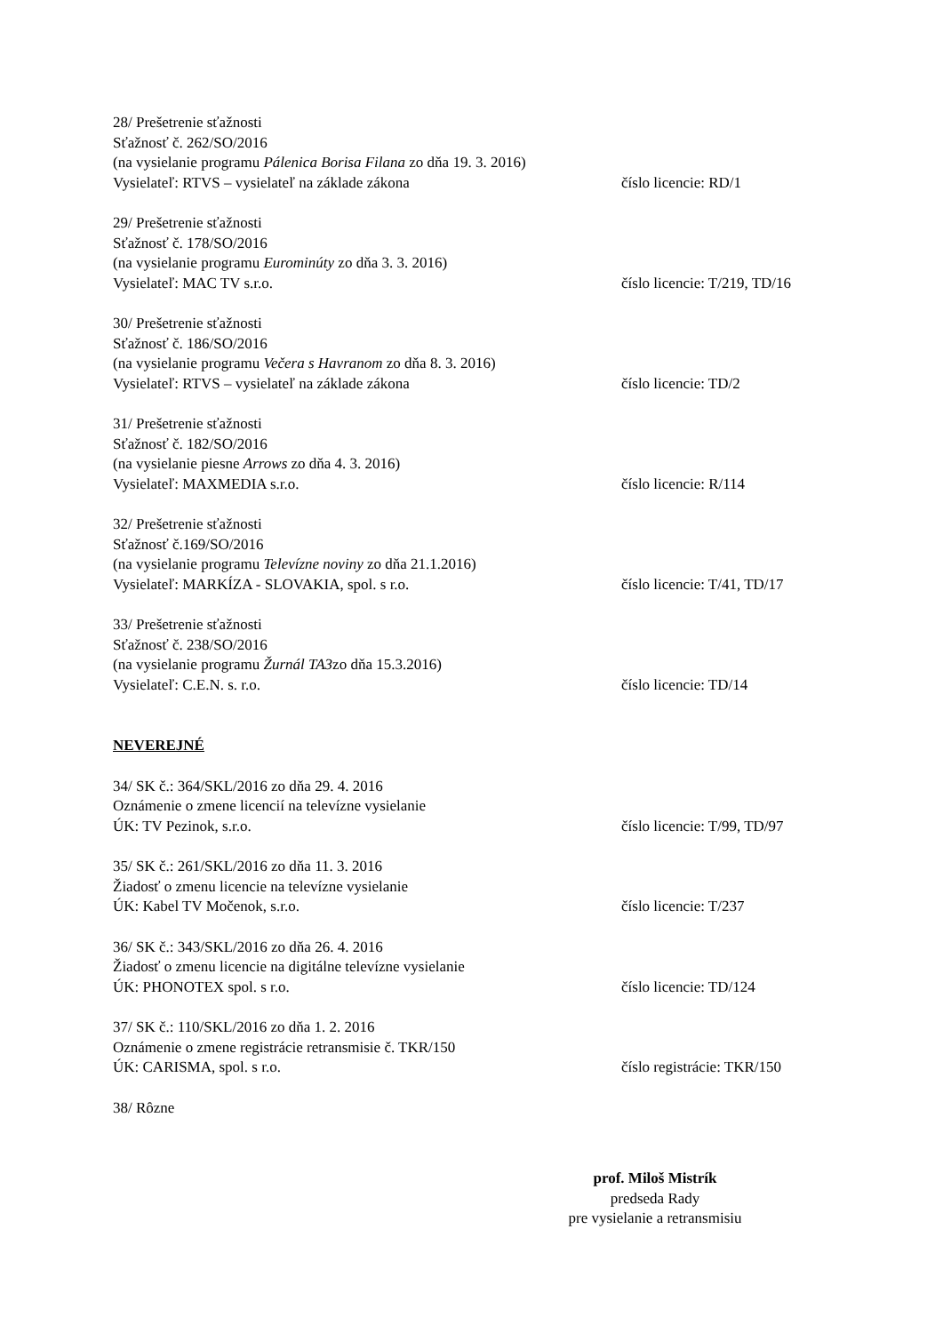28/ Prešetrenie sťažnosti
Sťažnosť č. 262/SO/2016
(na vysielanie programu Pálenica Borisa Filana zo dňa 19. 3. 2016)
Vysielateľ: RTVS – vysielateľ na základe zákona číslo licencie: RD/1
29/ Prešetrenie sťažnosti
Sťažnosť č. 178/SO/2016
(na vysielanie programu Eurominúty zo dňa 3. 3. 2016)
Vysielateľ: MAC TV s.r.o. číslo licencie: T/219, TD/16
30/ Prešetrenie sťažnosti
Sťažnosť č. 186/SO/2016
(na vysielanie programu Večera s Havranom zo dňa 8. 3. 2016)
Vysielateľ: RTVS – vysielateľ na základe zákona číslo licencie: TD/2
31/ Prešetrenie sťažnosti
Sťažnosť č. 182/SO/2016
(na vysielanie piesne Arrows zo dňa 4. 3. 2016)
Vysielateľ: MAXMEDIA s.r.o. číslo licencie: R/114
32/ Prešetrenie sťažnosti
Sťažnosť č.169/SO/2016
(na vysielanie programu Televízne noviny zo dňa 21.1.2016)
Vysielateľ: MARKÍZA - SLOVAKIA, spol. s r.o. číslo licencie: T/41, TD/17
33/ Prešetrenie sťažnosti
Sťažnosť č. 238/SO/2016
(na vysielanie programu Žurnál TA3zo dňa 15.3.2016)
Vysielateľ: C.E.N. s. r.o. číslo licencie: TD/14
NEVEREJNÉ
34/ SK č.: 364/SKL/2016 zo dňa 29. 4. 2016
Oznámenie o zmene licencií na televízne vysielanie
ÚK: TV Pezinok, s.r.o. číslo licencie: T/99, TD/97
35/ SK č.: 261/SKL/2016 zo dňa 11. 3. 2016
Žiadosť o zmenu licencie na televízne vysielanie
ÚK: Kabel TV Močenok, s.r.o. číslo licencie: T/237
36/ SK č.: 343/SKL/2016 zo dňa 26. 4. 2016
Žiadosť o zmenu licencie na digitálne televízne vysielanie
ÚK: PHONOTEX spol. s r.o. číslo licencie: TD/124
37/ SK č.: 110/SKL/2016 zo dňa 1. 2. 2016
Oznámenie o zmene registrácie retransmisie č. TKR/150
ÚK: CARISMA, spol. s r.o. číslo registrácie: TKR/150
38/ Rôzne
prof. Miloš Mistrík
predseda Rady
pre vysielanie a retransmisiu